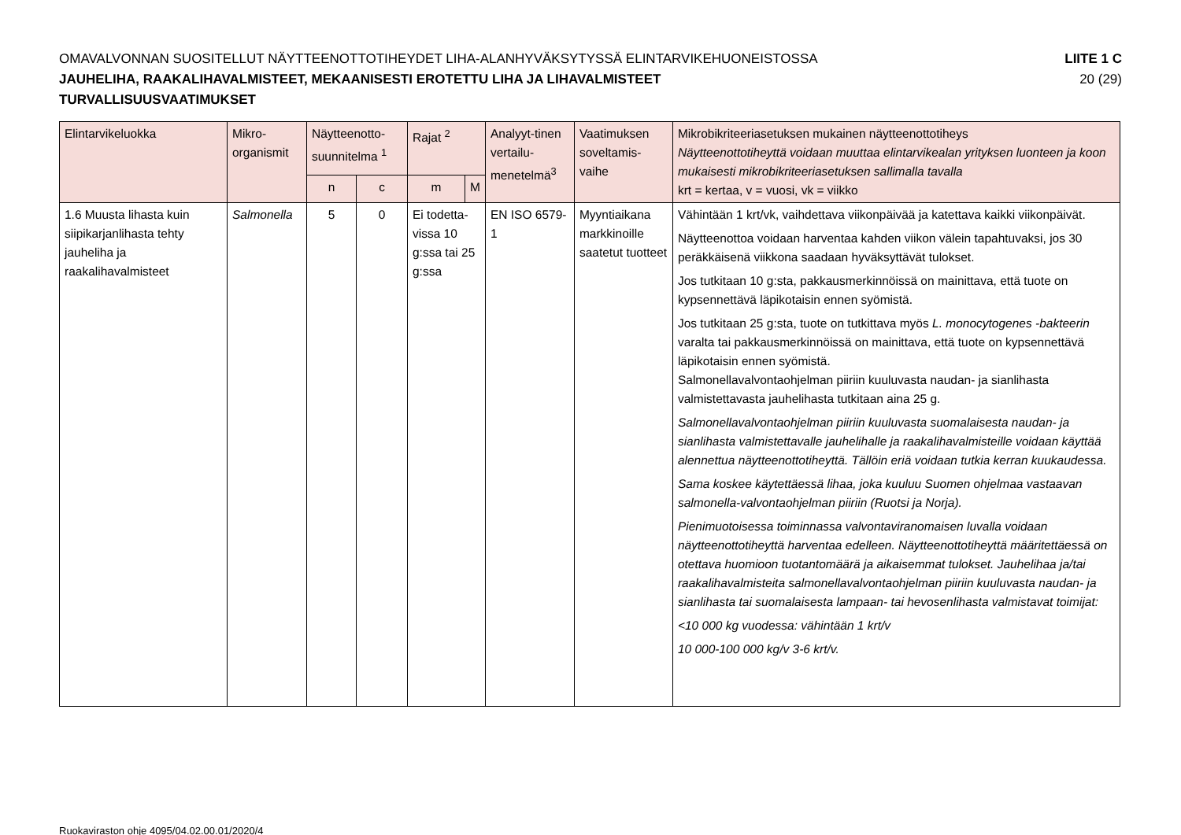OMAVALVONNAN SUOSITELLUT NÄYTTEENOTTOTIHEYDET LIHA-ALANHYVÄKSYTYSSÄ ELINTARVIKEHUONEISTOSSA
JAUHELIHA, RAAKALIHAVALMISTEET, MEKAANISESTI EROTETTU LIHA JA LIHAVALMISTEET
TURVALLISUUSVAATIMUKSET
LIITE 1 C
20 (29)
| Elintarvikeluokka | Mikro-organismit | Näytteenotto-suunnitelma <sup>1</sup> | | Rajat <sup>2</sup> | | Analyyt-tinen vertailu-menetelmä<sup>3</sup> | Vaatimuksen soveltamis-vaihe | Mikrobikriteeriasetuksen mukainen näytteenottotiheys Näytteenottotiheyttä voidaan muuttaa elintarvikealan yrityksen luonteen ja koon mukaisesti mikrobikriteeriasetuksen sallimalla tavalla krt = kertaa, v = vuosi, vk = viikko |
| --- | --- | --- | --- | --- | --- | --- | --- | --- |
| | | n | c | m | M | | | |
| 1.6 Muusta lihasta kuin siipikarjanlihasta tehty jauheliha ja raakalihavalmisteet | Salmonella | 5 | 0 | Ei todetta-vissa 10 g:ssa tai 25 g:ssa | | EN ISO 6579-1 | Myyntiaikana markkinoille saatetut tuotteet | Vähintään 1 krt/vk, vaihdettava viikonpäivää ja katettava kaikki viikonpäivät. Näytteenottoa voidaan harventaa kahden viikon välein tapahtuvaksi, jos 30 peräkkäisenä viikkona saadaan hyväksyttävät tulokset. Jos tutkitaan 10 g:sta, pakkausmerkinnöissä on mainittava, että tuote on kypsennettävä läpikotaisin ennen syömistä. Jos tutkitaan 25 g:sta, tuote on tutkittava myös L. monocytogenes -bakteerin varalta tai pakkausmerkinnöissä on mainittava, että tuote on kypsennettävä läpikotaisin ennen syömistä. Salmonellavalvontaohjelman piiriin kuuluvasta naudan- ja sianlihasta valmistettavasta jauhelihasta tutkitaan aina 25 g. Salmonellavalvontaohjelman piiriin kuuluvasta suomalaisesta naudan- ja sianlihasta valmistettavalle jauhelihalle ja raakalihavalmisteille voidaan käyttää alennettua näytteenottotiheyttä. Tällöin eriä voidaan tutkia kerran kuukaudessa. Sama koskee käytettäessä lihaa, joka kuuluu Suomen ohjelmaa vastaavan salmonella-valvontaohjelman piiriin (Ruotsi ja Norja). Pienimuotoisessa toiminnassa valvontaviranomaisen luvalla voidaan näytteenottotiheyttä harventaa edelleen. Näytteenottotiheyttä määritettäessä on otettava huomioon tuotantomäärä ja aikaisemmat tulokset. Jauhelihaa ja/tai raakalihavalmisteita salmonellavalvontaohjelman piiriin kuuluvasta naudan- ja sianlihasta tai suomalaisesta lampaan- tai hevosenlihasta valmistavat toimijat: <10 000 kg vuodessa: vähintään 1 krt/v 10 000-100 000 kg/v 3-6 krt/v. |
Ruokaviraston ohje 4095/04.02.00.01/2020/4